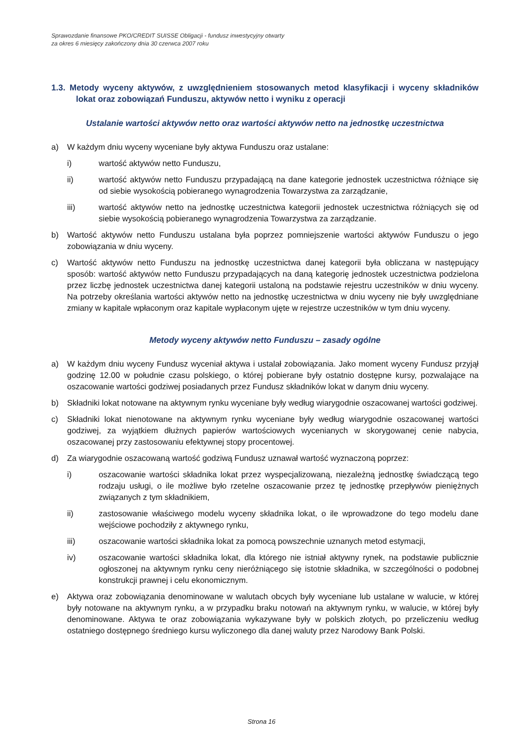Sprawozdanie finansowe PKO/CREDIT SUISSE Obligacji - fundusz inwestycyjny otwarty
za okres 6 miesięcy zakończony dnia 30 czerwca 2007 roku
1.3. Metody wyceny aktywów, z uwzględnieniem stosowanych metod klasyfikacji i wyceny składników lokat oraz zobowiązań Funduszu, aktywów netto i wyniku z operacji
Ustalanie wartości aktywów netto oraz wartości aktywów netto na jednostkę uczestnictwa
a) W każdym dniu wyceny wyceniane były aktywa Funduszu oraz ustalane:
i) wartość aktywów netto Funduszu,
ii) wartość aktywów netto Funduszu przypadającą na dane kategorie jednostek uczestnictwa różniące się od siebie wysokością pobieranego wynagrodzenia Towarzystwa za zarządzanie,
iii) wartość aktywów netto na jednostkę uczestnictwa kategorii jednostek uczestnictwa różniących się od siebie wysokością pobieranego wynagrodzenia Towarzystwa za zarządzanie.
b) Wartość aktywów netto Funduszu ustalana była poprzez pomniejszenie wartości aktywów Funduszu o jego zobowiązania w dniu wyceny.
c) Wartość aktywów netto Funduszu na jednostkę uczestnictwa danej kategorii była obliczana w następujący sposób: wartość aktywów netto Funduszu przypadających na daną kategorię jednostek uczestnictwa podzielona przez liczbę jednostek uczestnictwa danej kategorii ustaloną na podstawie rejestru uczestników w dniu wyceny. Na potrzeby określania wartości aktywów netto na jednostkę uczestnictwa w dniu wyceny nie były uwzględniane zmiany w kapitale wpłaconym oraz kapitale wypłaconym ujęte w rejestrze uczestników w tym dniu wyceny.
Metody wyceny aktywów netto Funduszu – zasady ogólne
a) W każdym dniu wyceny Fundusz wyceniał aktywa i ustalał zobowiązania. Jako moment wyceny Fundusz przyjął godzinę 12.00 w południe czasu polskiego, o której pobierane były ostatnio dostępne kursy, pozwalające na oszacowanie wartości godziwej posiadanych przez Fundusz składników lokat w danym dniu wyceny.
b) Składniki lokat notowane na aktywnym rynku wyceniane były według wiarygodnie oszacowanej wartości godziwej.
c) Składniki lokat nienotowane na aktywnym rynku wyceniane były według wiarygodnie oszacowanej wartości godziwej, za wyjątkiem dłużnych papierów wartościowych wycenianych w skorygowanej cenie nabycia, oszacowanej przy zastosowaniu efektywnej stopy procentowej.
d) Za wiarygodnie oszacowaną wartość godziwą Fundusz uznawał wartość wyznaczoną poprzez:
i) oszacowanie wartości składnika lokat przez wyspecjalizowaną, niezależną jednostkę świadczącą tego rodzaju usługi, o ile możliwe było rzetelne oszacowanie przez tę jednostkę przepływów pieniężnych związanych z tym składnikiem,
ii) zastosowanie właściwego modelu wyceny składnika lokat, o ile wprowadzone do tego modelu dane wejściowe pochodziły z aktywnego rynku,
iii) oszacowanie wartości składnika lokat za pomocą powszechnie uznanych metod estymacji,
iv) oszacowanie wartości składnika lokat, dla którego nie istniał aktywny rynek, na podstawie publicznie ogłoszonej na aktywnym rynku ceny nieróżniącego się istotnie składnika, w szczególności o podobnej konstrukcji prawnej i celu ekonomicznym.
e) Aktywa oraz zobowiązania denominowane w walutach obcych były wyceniane lub ustalane w walucie, w której były notowane na aktywnym rynku, a w przypadku braku notowań na aktywnym rynku, w walucie, w której były denominowane. Aktywa te oraz zobowiązania wykazywane były w polskich złotych, po przeliczeniu według ostatniego dostępnego średniego kursu wyliczonego dla danej waluty przez Narodowy Bank Polski.
Strona 16